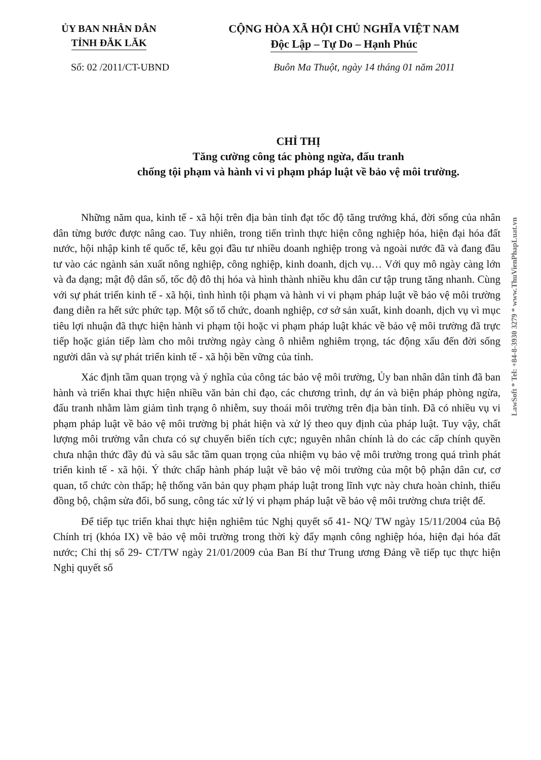ỦY BAN NHÂN DÂN
TỈNH ĐĂK LĂK
CỘNG HÒA XÃ HỘI CHỦ NGHĨA VIỆT NAM
Độc Lập – Tự Do – Hạnh Phúc
Số: 02 /2011/CT-UBND Buôn Ma Thuột, ngày 14 tháng 01 năm 2011
CHỈ THỊ
Tăng cường công tác phòng ngừa, đấu tranh
chống tội phạm và hành vi vi phạm pháp luật về bảo vệ môi trường.
Những năm qua, kinh tế - xã hội trên địa bàn tỉnh đạt tốc độ tăng trưởng khá, đời sống của nhân dân từng bước được nâng cao. Tuy nhiên, trong tiến trình thực hiện công nghiệp hóa, hiện đại hóa đất nước, hội nhập kinh tế quốc tế, kêu gọi đầu tư nhiều doanh nghiệp trong và ngoài nước đã và đang đầu tư vào các ngành sản xuất nông nghiệp, công nghiệp, kinh doanh, dịch vụ… Với quy mô ngày càng lớn và đa dạng; mật độ dân số, tốc độ đô thị hóa và hình thành nhiều khu dân cư tập trung tăng nhanh. Cùng với sự phát triển kinh tế - xã hội, tình hình tội phạm và hành vi vi phạm pháp luật về bảo vệ môi trường đang diễn ra hết sức phức tạp. Một số tổ chức, doanh nghiệp, cơ sở sản xuất, kinh doanh, dịch vụ vì mục tiêu lợi nhuận đã thực hiện hành vi phạm tội hoặc vi phạm pháp luật khác về bảo vệ môi trường đã trực tiếp hoặc gián tiếp làm cho môi trường ngày càng ô nhiễm nghiêm trọng, tác động xấu đến đời sống người dân và sự phát triển kinh tế - xã hội bền vững của tỉnh.
Xác định tầm quan trọng và ý nghĩa của công tác bảo vệ môi trường, Ủy ban nhân dân tỉnh đã ban hành và triển khai thực hiện nhiều văn bản chỉ đạo, các chương trình, dự án và biện pháp phòng ngừa, đấu tranh nhằm làm giảm tình trạng ô nhiễm, suy thoái môi trường trên địa bàn tỉnh. Đã có nhiều vụ vi phạm pháp luật về bảo vệ môi trường bị phát hiện và xử lý theo quy định của pháp luật. Tuy vậy, chất lượng môi trường vẫn chưa có sự chuyển biến tích cực; nguyên nhân chính là do các cấp chính quyền chưa nhận thức đầy đủ và sâu sắc tầm quan trọng của nhiệm vụ bảo vệ môi trường trong quá trình phát triển kinh tế - xã hội. Ý thức chấp hành pháp luật về bảo vệ môi trường của một bộ phận dân cư, cơ quan, tổ chức còn thấp; hệ thống văn bản quy phạm pháp luật trong lĩnh vực này chưa hoàn chỉnh, thiếu đồng bộ, chậm sửa đổi, bổ sung, công tác xử lý vi phạm pháp luật về bảo vệ môi trường chưa triệt để.
Để tiếp tục triển khai thực hiện nghiêm túc Nghị quyết số 41- NQ/ TW ngày 15/11/2004 của Bộ Chính trị (khóa IX) về bảo vệ môi trường trong thời kỳ đẩy mạnh công nghiệp hóa, hiện đại hóa đất nước; Chỉ thị số 29- CT/TW ngày 21/01/2009 của Ban Bí thư Trung ương Đảng về tiếp tục thực hiện Nghị quyết số
LawSoft * Tel: +84-8-3930 3279 * www.ThuVienPhapLuat.vn